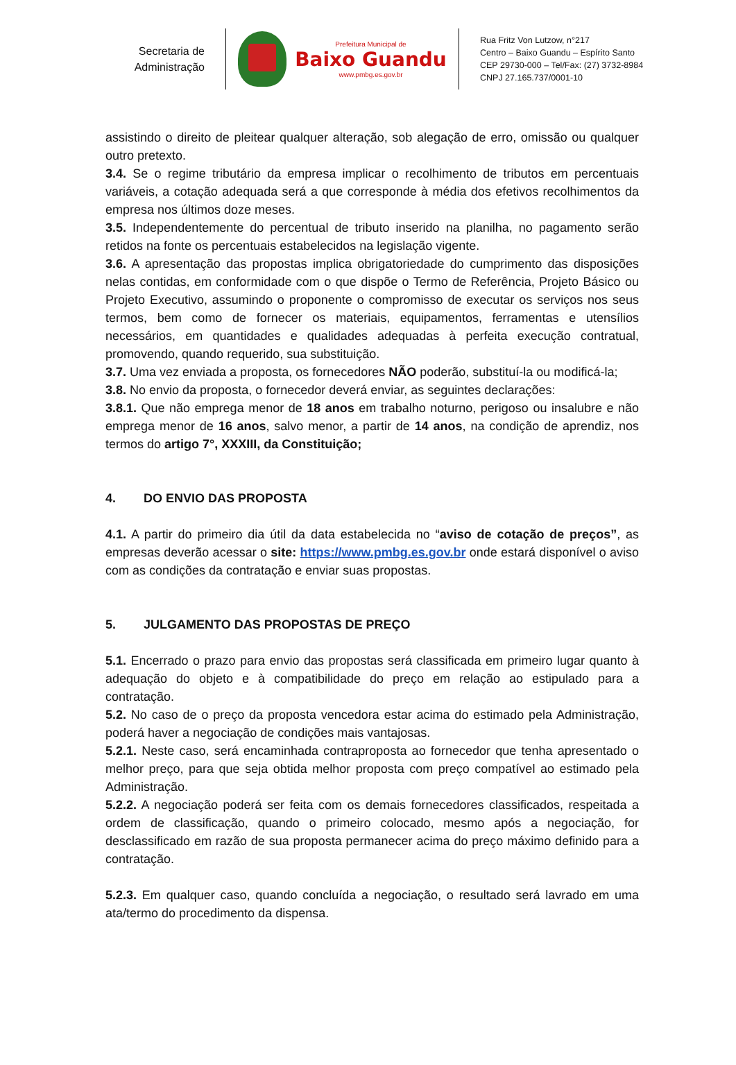Secretaria de
Administração
Prefeitura Municipal de
Baixo Guandu
www.pmbg.es.gov.br
Rua Fritz Von Lutzow, n°217
Centro – Baixo Guandu – Espírito Santo
CEP 29730-000 – Tel/Fax: (27) 3732-8984
CNPJ 27.165.737/0001-10
assistindo o direito de pleitear qualquer alteração, sob alegação de erro, omissão ou qualquer outro pretexto.
3.4. Se o regime tributário da empresa implicar o recolhimento de tributos em percentuais variáveis, a cotação adequada será a que corresponde à média dos efetivos recolhimentos da empresa nos últimos doze meses.
3.5. Independentemente do percentual de tributo inserido na planilha, no pagamento serão retidos na fonte os percentuais estabelecidos na legislação vigente.
3.6. A apresentação das propostas implica obrigatoriedade do cumprimento das disposições nelas contidas, em conformidade com o que dispõe o Termo de Referência, Projeto Básico ou Projeto Executivo, assumindo o proponente o compromisso de executar os serviços nos seus termos, bem como de fornecer os materiais, equipamentos, ferramentas e utensílios necessários, em quantidades e qualidades adequadas à perfeita execução contratual, promovendo, quando requerido, sua substituição.
3.7. Uma vez enviada a proposta, os fornecedores NÃO poderão, substituí-la ou modificá-la;
3.8. No envio da proposta, o fornecedor deverá enviar, as seguintes declarações:
3.8.1. Que não emprega menor de 18 anos em trabalho noturno, perigoso ou insalubre e não emprega menor de 16 anos, salvo menor, a partir de 14 anos, na condição de aprendiz, nos termos do artigo 7°, XXXIII, da Constituição;
4. DO ENVIO DAS PROPOSTA
4.1. A partir do primeiro dia útil da data estabelecida no “aviso de cotação de preços”, as empresas deverão acessar o site: https://www.pmbg.es.gov.br onde estará disponível o aviso com as condições da contratação e enviar suas propostas.
5. JULGAMENTO DAS PROPOSTAS DE PREÇO
5.1. Encerrado o prazo para envio das propostas será classificada em primeiro lugar quanto à adequação do objeto e à compatibilidade do preço em relação ao estipulado para a contratação.
5.2. No caso de o preço da proposta vencedora estar acima do estimado pela Administração, poderá haver a negociação de condições mais vantajosas.
5.2.1. Neste caso, será encaminhada contraproposta ao fornecedor que tenha apresentado o melhor preço, para que seja obtida melhor proposta com preço compatível ao estimado pela Administração.
5.2.2. A negociação poderá ser feita com os demais fornecedores classificados, respeitada a ordem de classificação, quando o primeiro colocado, mesmo após a negociação, for desclassificado em razão de sua proposta permanecer acima do preço máximo definido para a contratação.
5.2.3. Em qualquer caso, quando concluída a negociação, o resultado será lavrado em uma ata/termo do procedimento da dispensa.